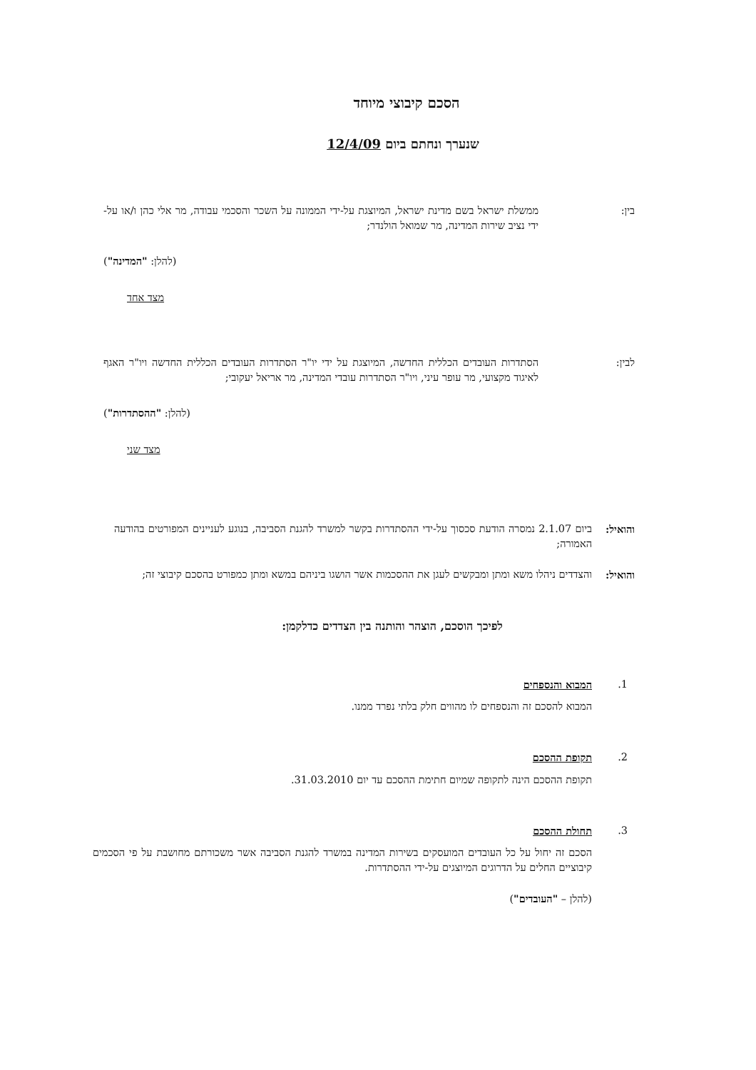הסכם קיבוצי מיוחד
שנערך ונחתם ביום 12/4/09
בין: ממשלת ישראל בשם מדינת ישראל, המיוצגת על-ידי הממונה על השכר והסכמי עבודה, מר אלי כהן ו/או על-ידי נציב שירות המדינה, מר שמואל הולנדר;
(להלן: "המדינה")
מצד אחד
לבין: הסתדרות העובדים הכללית החדשה, המיוצגת על ידי יו"ר הסתדרות העובדים הכללית החדשה ויו"ר האגף לאיגוד מקצועי, מר עופר עיני, ויו"ר הסתדרות עובדי המדינה, מר אריאל יעקובי;
(להלן: "ההסתדרות")
מצד שני
והואיל:
ביום 2.1.07 נמסרה הודעת סכסוך על-ידי ההסתדרות בקשר למשרד להגנת הסביבה, בנוגע לעניינים המפורטים בהודעה האמורה;
והואיל:
והצדדים ניהלו משא ומתן ומבקשים לעגן את ההסכמות אשר הושגו ביניהם במשא ומתן כמפורט בהסכם קיבוצי זה;
לפיכך הוסכם, הוצהר והותנה בין הצדדים כדלקמן:
1. המבוא והנספחים
המבוא להסכם זה והנספחים לו מהווים חלק בלתי נפרד ממנו.
2. תקופת ההסכם
תקופת ההסכם הינה לתקופה שמיום חתימת ההסכם עד יום 31.03.2010.
3. תחולת ההסכם
הסכם זה יחול על כל העובדים המועסקים בשירות המדינה במשרד להגנת הסביבה אשר משכורתם מחושבת על פי הסכמים קיבוציים החלים על הדרוגים המיוצגים על-ידי ההסתדרות.
(להלן – "העובדים")